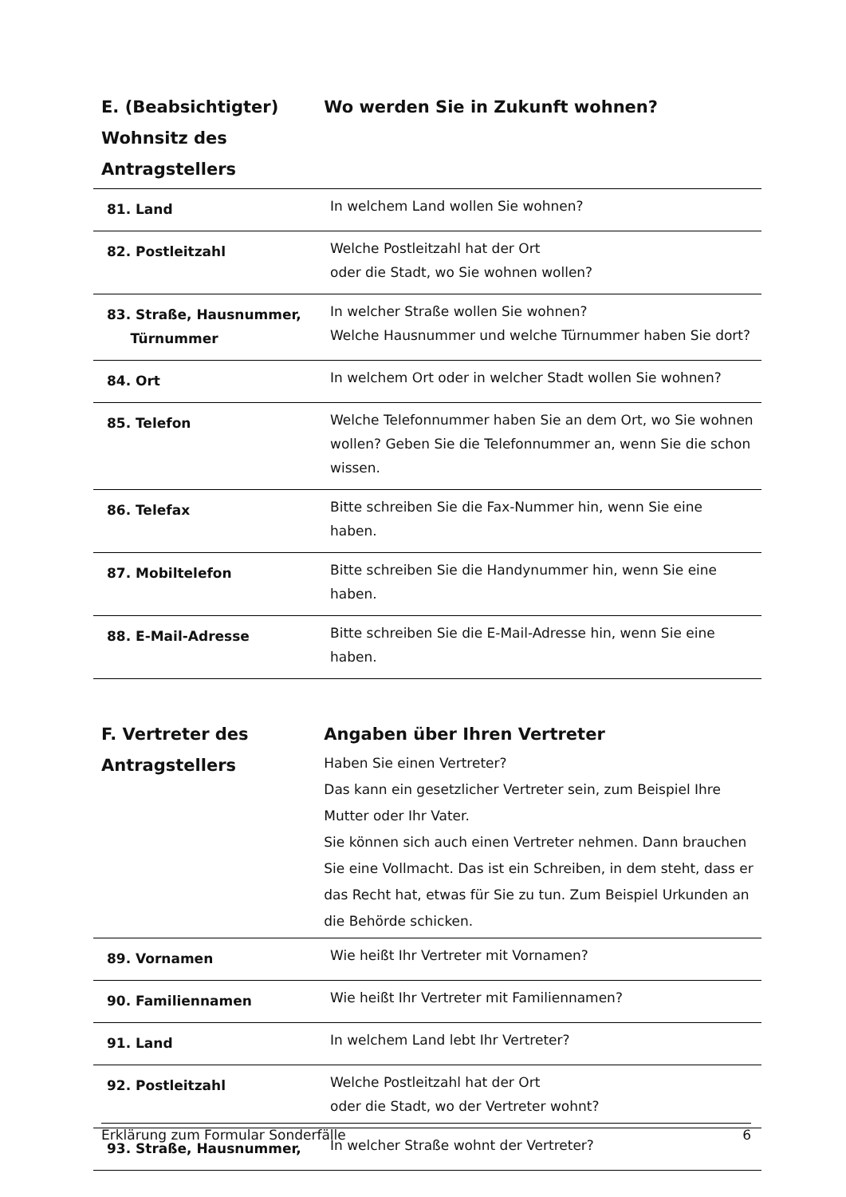E. (Beabsichtigter) Wohnsitz des Antragstellers
Wo werden Sie in Zukunft wohnen?
| 81. Land | In welchem Land wollen Sie wohnen? |
| 82. Postleitzahl | Welche Postleitzahl hat der Ort oder die Stadt, wo Sie wohnen wollen? |
| 83. Straße, Hausnummer, Türnummer | In welcher Straße wollen Sie wohnen? Welche Hausnummer und welche Türnummer haben Sie dort? |
| 84. Ort | In welchem Ort oder in welcher Stadt wollen Sie wohnen? |
| 85. Telefon | Welche Telefonnummer haben Sie an dem Ort, wo Sie wohnen wollen? Geben Sie die Telefonnummer an, wenn Sie die schon wissen. |
| 86. Telefax | Bitte schreiben Sie die Fax-Nummer hin, wenn Sie eine haben. |
| 87. Mobiltelefon | Bitte schreiben Sie die Handynummer hin, wenn Sie eine haben. |
| 88. E-Mail-Adresse | Bitte schreiben Sie die E-Mail-Adresse hin, wenn Sie eine haben. |
F. Vertreter des Antragstellers
Angaben über Ihren Vertreter
Haben Sie einen Vertreter?
Das kann ein gesetzlicher Vertreter sein, zum Beispiel Ihre Mutter oder Ihr Vater.
Sie können sich auch einen Vertreter nehmen. Dann brauchen Sie eine Vollmacht. Das ist ein Schreiben, in dem steht, dass er das Recht hat, etwas für Sie zu tun. Zum Beispiel Urkunden an die Behörde schicken.
| 89. Vornamen | Wie heißt Ihr Vertreter mit Vornamen? |
| 90. Familiennamen | Wie heißt Ihr Vertreter mit Familiennamen? |
| 91. Land | In welchem Land lebt Ihr Vertreter? |
| 92. Postleitzahl | Welche Postleitzahl hat der Ort oder die Stadt, wo der Vertreter wohnt? |
| 93. Straße, Hausnummer, | In welcher Straße wohnt der Vertreter? |
Erklärung zum Formular Sonderfälle 6